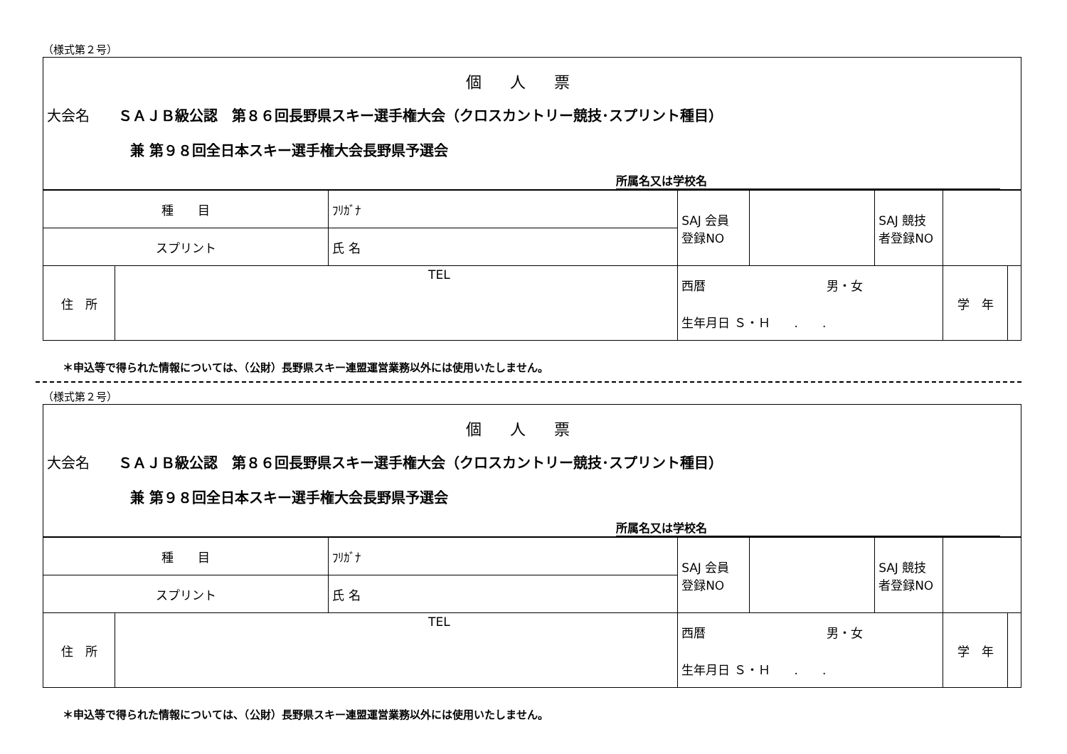（様式第２号）
個人票
大会名　　ＳＡＪＢ級公認　第８６回長野県スキー選手権大会（クロスカントリー競技･スプリント種目）
兼 第９８回全日本スキー選手権大会長野県予選会
所属名又は学校名
| 種 目 | | ﾌﾘｶﾞﾅ | SAJ 会員 登録NO | | SAJ 競技 者登録NO | | |
| スプリント | | 氏 名 | | | | | |
| 住 所 | TEL | | 西暦 男・女 | | | 学 年 | |
| | | | 生年月日 Ｓ・Ｈ . . | | | | |
＊申込等で得られた情報については、（公財）長野県スキー連盟運営業務以外には使用いたしません。
（様式第２号）
個人票
大会名　　ＳＡＪＢ級公認　第８６回長野県スキー選手権大会（クロスカントリー競技･スプリント種目）
兼 第９８回全日本スキー選手権大会長野県予選会
所属名又は学校名
| 種 目 | | ﾌﾘｶﾞﾅ | SAJ 会員 登録NO | | SAJ 競技 者登録NO | | |
| スプリント | | 氏 名 | | | | | |
| 住 所 | TEL | | 西暦 男・女 | | | 学 年 | |
| | | | 生年月日 Ｓ・Ｈ . . | | | | |
＊申込等で得られた情報については、（公財）長野県スキー連盟運営業務以外には使用いたしません。